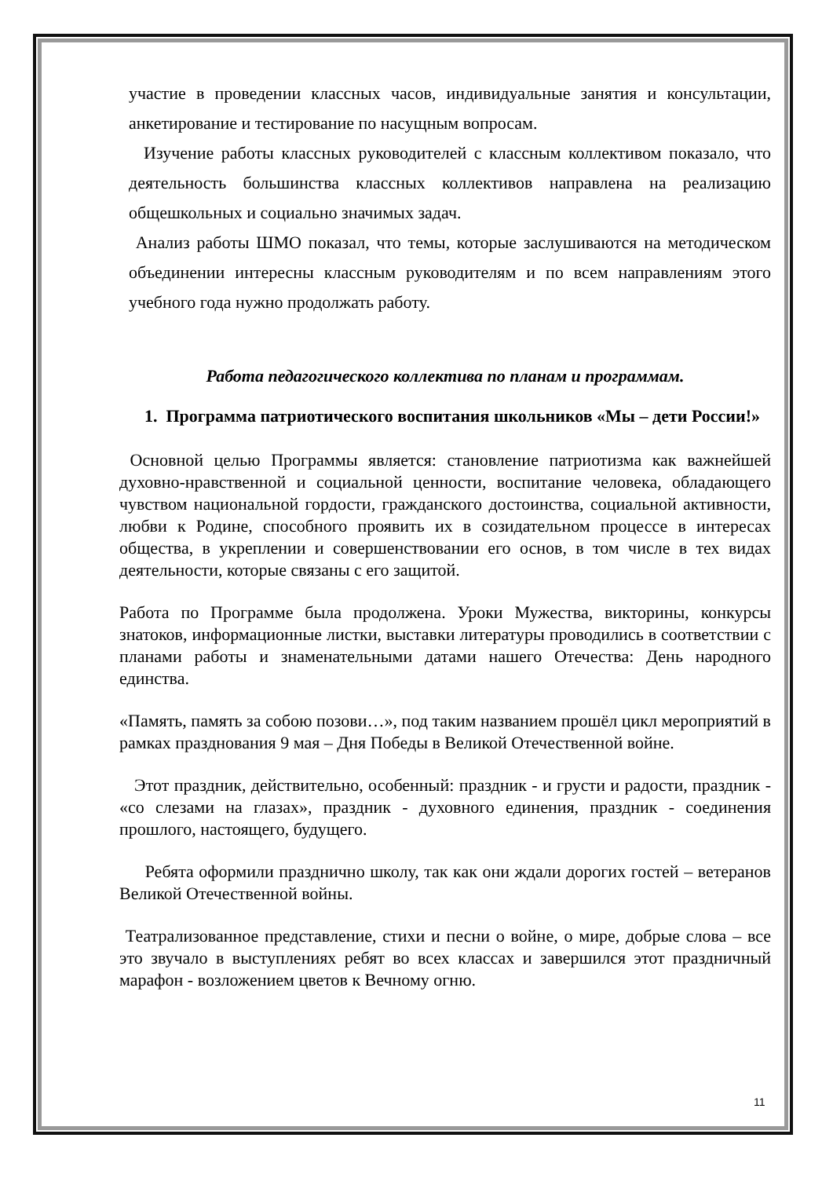участие в проведении классных часов, индивидуальные занятия и консультации, анкетирование и тестирование по насущным вопросам.
Изучение работы классных руководителей с классным коллективом показало, что деятельность большинства классных коллективов направлена на реализацию общешкольных и социально значимых задач.
Анализ работы ШМО показал, что темы, которые заслушиваются на методическом объединении интересны классным руководителям и по всем направлениям этого учебного года нужно продолжать работу.
Работа педагогического коллектива по планам и программам.
1. Программа патриотического воспитания школьников «Мы – дети России!»
Основной целью Программы является: становление патриотизма как важнейшей духовно-нравственной и социальной ценности, воспитание человека, обладающего чувством национальной гордости, гражданского достоинства, социальной активности, любви к Родине, способного проявить их в созидательном процессе в интересах общества, в укреплении и совершенствовании его основ, в том числе в тех видах деятельности, которые связаны с его защитой.
Работа по Программе была продолжена. Уроки Мужества, викторины, конкурсы знатоков, информационные листки, выставки литературы проводились в соответствии с планами работы и знаменательными датами нашего Отечества: День народного единства.
«Память, память за собою позови…», под таким названием прошёл цикл мероприятий в рамках празднования 9 мая – Дня Победы в Великой Отечественной войне.
Этот праздник, действительно, особенный: праздник - и грусти и радости, праздник - «со слезами на глазах», праздник - духовного единения, праздник - соединения прошлого, настоящего, будущего.
Ребята оформили празднично школу, так как они ждали дорогих гостей – ветеранов Великой Отечественной войны.
Театрализованное представление, стихи и песни о войне, о мире, добрые слова – все это звучало в выступлениях ребят во всех классах и завершился этот праздничный марафон - возложением цветов к Вечному огню.
11